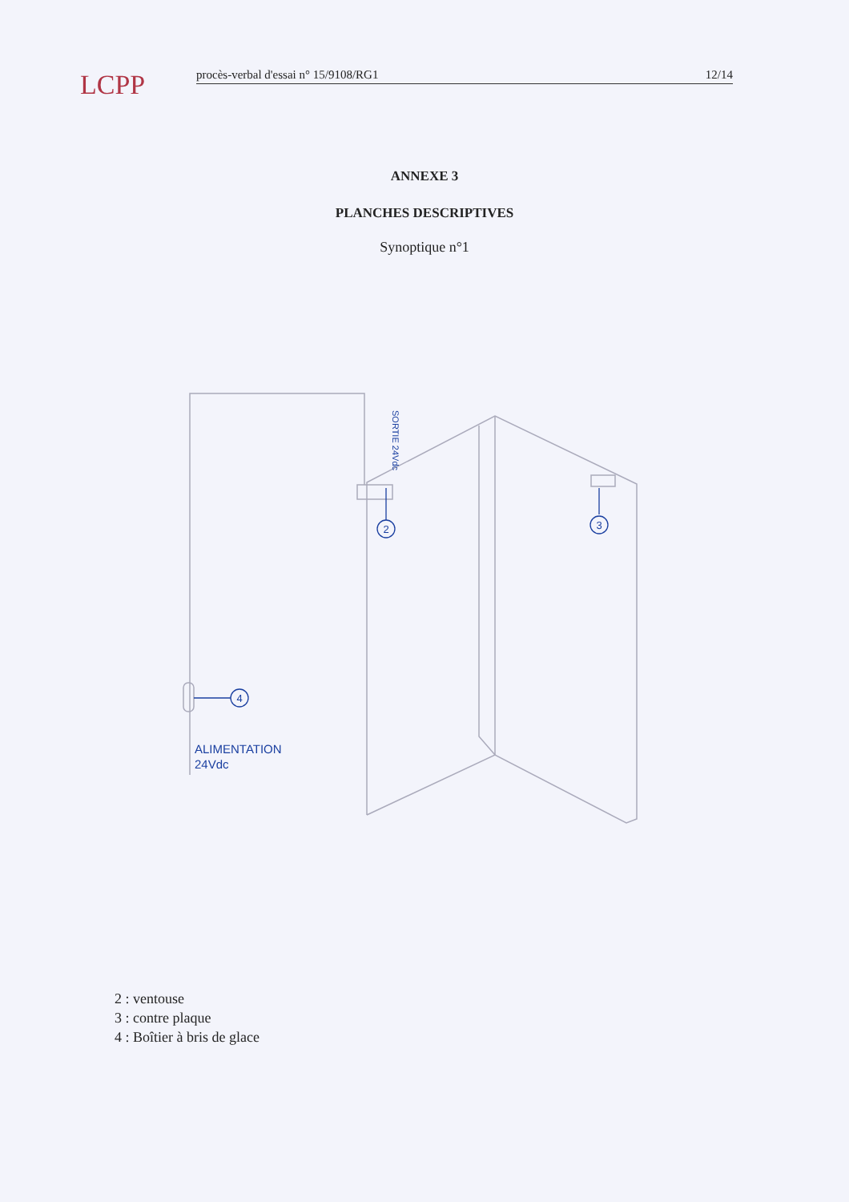LCPP
procès-verbal d'essai n° 15/9108/RG1 12/14
ANNEXE 3
PLANCHES DESCRIPTIVES
Synoptique n°1
2
3
4
ALIMENTATION
24Vdc
SORTIE 24Vdc
2 : ventouse
3 : contre plaque
4 : Boîtier à bris de glace